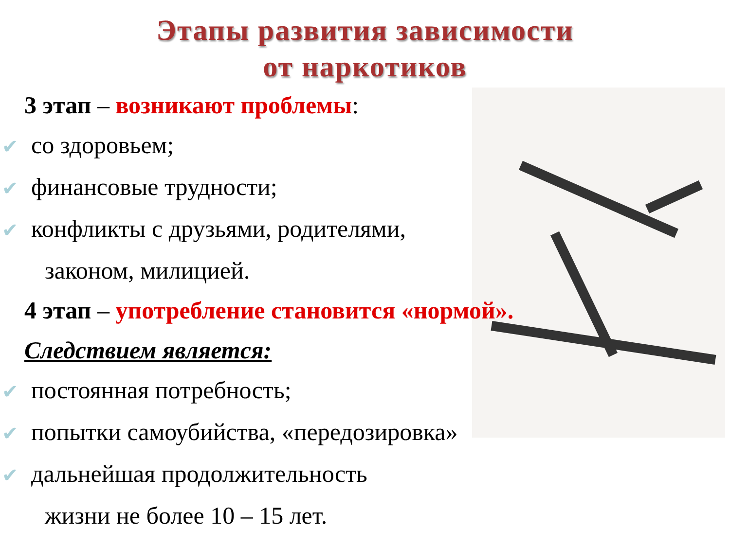Этапы развития зависимости
от наркотиков
3 этап – возникают проблемы:
✔ со здоровьем;
✔ финансовые трудности;
✔ конфликты с друзьями, родителями,
законом, милицией.
4 этап – употребление становится «нормой».
Следствием является:
✔ постоянная потребность;
✔ попытки самоубийства, «передозировка»
✔ дальнейшая продолжительность
жизни не более 10 – 15 лет.